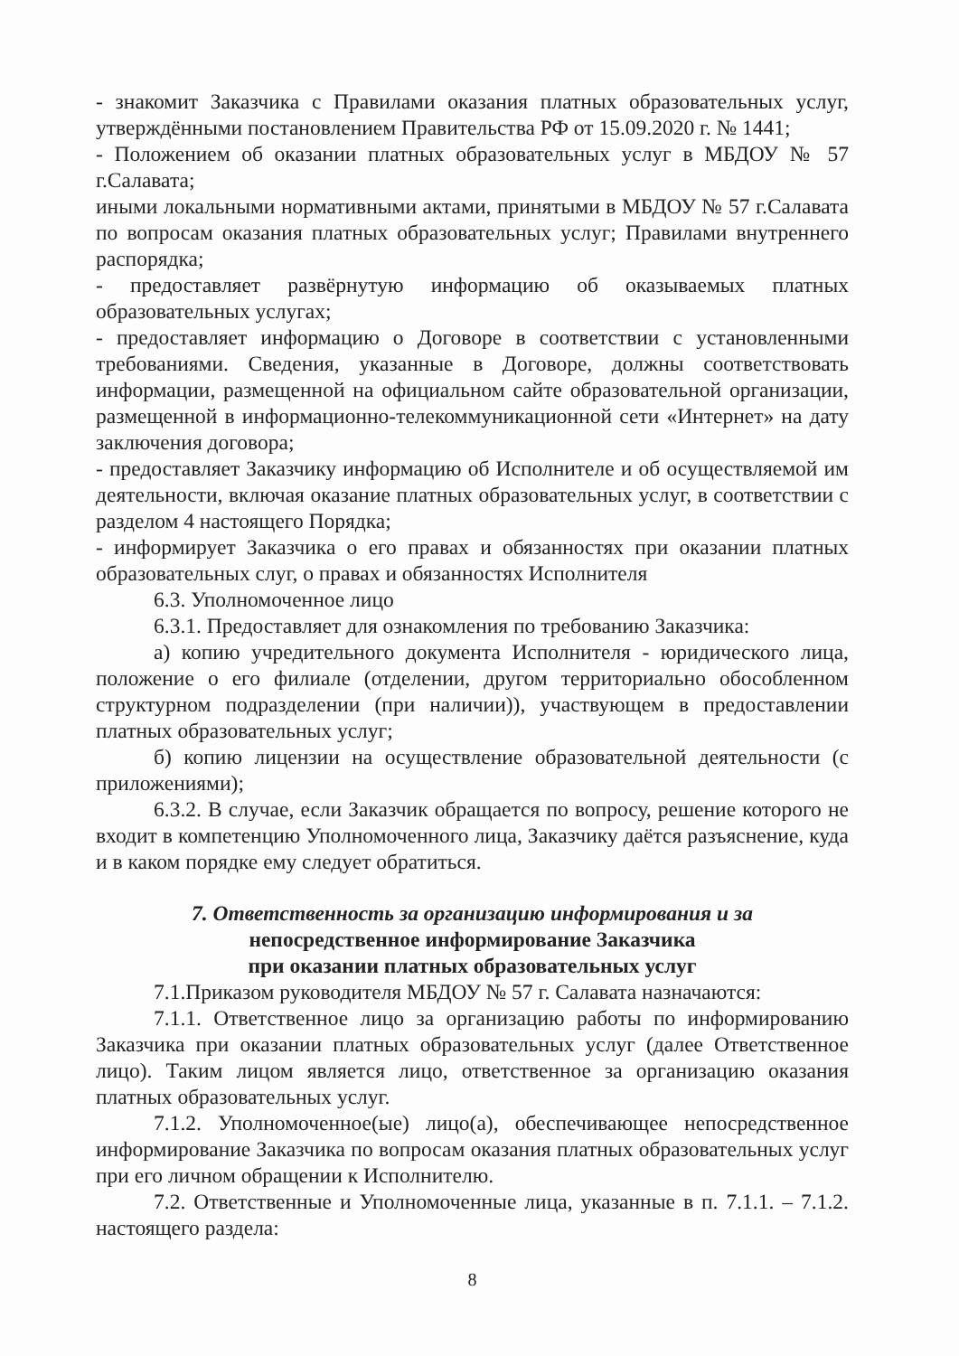- знакомит Заказчика с Правилами оказания платных образовательных услуг, утверждёнными постановлением Правительства РФ от 15.09.2020 г. № 1441;
- Положением об оказании платных образовательных услуг в МБДОУ № 57 г.Салавата;
иными локальными нормативными актами, принятыми в МБДОУ № 57 г.Салавата по вопросам оказания платных образовательных услуг; Правилами внутреннего распорядка;
- предоставляет развёрнутую информацию об оказываемых платных образовательных услугах;
- предоставляет информацию о Договоре в соответствии с установленными требованиями. Сведения, указанные в Договоре, должны соответствовать информации, размещенной на официальном сайте образовательной организации, размещенной в информационно-телекоммуникационной сети «Интернет» на дату заключения договора;
- предоставляет Заказчику информацию об Исполнителе и об осуществляемой им деятельности, включая оказание платных образовательных услуг, в соответствии с разделом 4 настоящего Порядка;
- информирует Заказчика о его правах и обязанностях при оказании платных образовательных слуг, о правах и обязанностях Исполнителя
6.3. Уполномоченное лицо
6.3.1. Предоставляет для ознакомления по требованию Заказчика:
а) копию учредительного документа Исполнителя - юридического лица, положение о его филиале (отделении, другом территориально обособленном структурном подразделении (при наличии)), участвующем в предоставлении платных образовательных услуг;
б) копию лицензии на осуществление образовательной деятельности (с приложениями);
6.3.2. В случае, если Заказчик обращается по вопросу, решение которого не входит в компетенцию Уполномоченного лица, Заказчику даётся разъяснение, куда и в каком порядке ему следует обратиться.
7. Ответственность за организацию информирования и за
непосредственное информирование Заказчика
при оказании платных образовательных услуг
7.1.Приказом руководителя МБДОУ № 57 г. Салавата назначаются:
7.1.1. Ответственное лицо за организацию работы по информированию Заказчика при оказании платных образовательных услуг (далее Ответственное лицо). Таким лицом является лицо, ответственное за организацию оказания платных образовательных услуг.
7.1.2. Уполномоченное(ые) лицо(а), обеспечивающее непосредственное информирование Заказчика по вопросам оказания платных образовательных услуг при его личном обращении к Исполнителю.
7.2. Ответственные и Уполномоченные лица, указанные в п. 7.1.1. – 7.1.2. настоящего раздела:
8